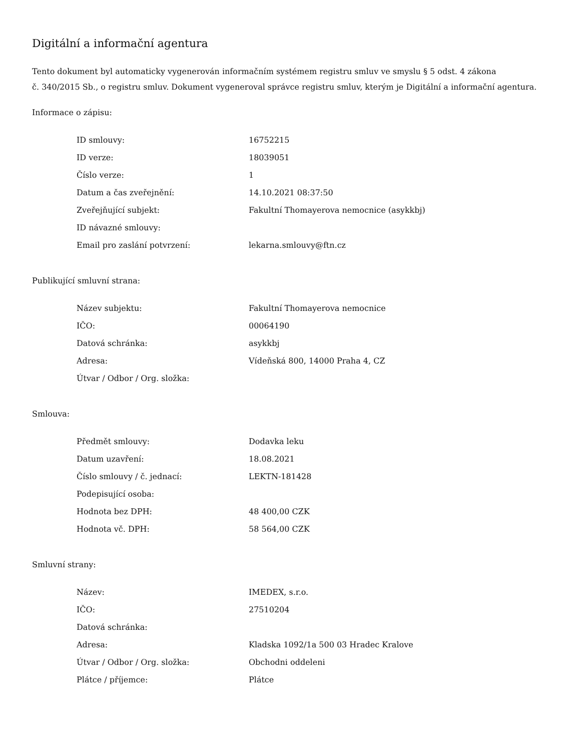Digitální a informační agentura
Tento dokument byl automaticky vygenerován informačním systémem registru smluv ve smyslu § 5 odst. 4 zákona
č. 340/2015 Sb., o registru smluv. Dokument vygeneroval správce registru smluv, kterým je Digitální a informační agentura.
Informace o zápisu:
| ID smlouvy: | 16752215 |
| ID verze: | 18039051 |
| Číslo verze: | 1 |
| Datum a čas zveřejnění: | 14.10.2021 08:37:50 |
| Zveřejňující subjekt: | Fakultní Thomayerova nemocnice (asykkbj) |
| ID návazné smlouvy: | |
| Email pro zaslání potvrzení: | lekarna.smlouvy@ftn.cz |
Publikující smluvní strana:
| Název subjektu: | Fakultní Thomayerova nemocnice |
| IČO: | 00064190 |
| Datová schránka: | asykkbj |
| Adresa: | Vídeňská 800, 14000 Praha 4, CZ |
| Útvar / Odbor / Org. složka: | |
Smlouva:
| Předmět smlouvy: | Dodavka leku |
| Datum uzavření: | 18.08.2021 |
| Číslo smlouvy / č. jednací: | LEKTN-181428 |
| Podepisující osoba: | |
| Hodnota bez DPH: | 48 400,00 CZK |
| Hodnota vč. DPH: | 58 564,00 CZK |
Smluvní strany:
| Název: | IMEDEX, s.r.o. |
| IČO: | 27510204 |
| Datová schránka: | |
| Adresa: | Kladska 1092/1a 500 03 Hradec Kralove |
| Útvar / Odbor / Org. složka: | Obchodni oddeleni |
| Plátce / příjemce: | Plátce |